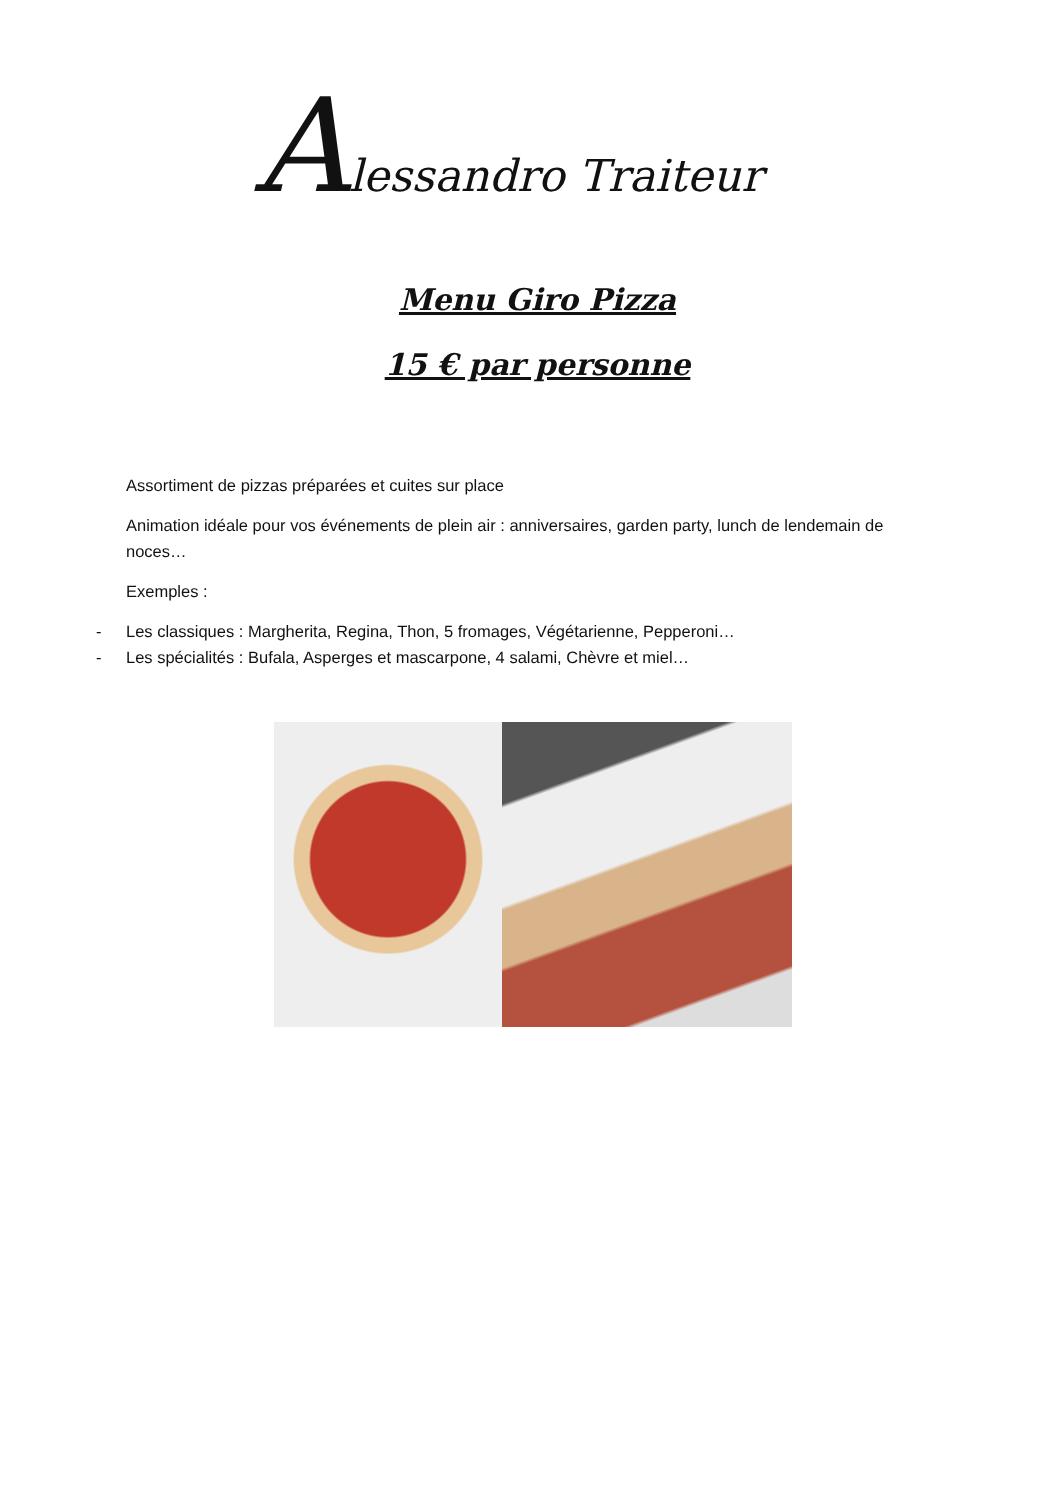Alessandro Traiteur
Menu Giro Pizza
15 € par personne
Assortiment de pizzas préparées et cuites sur place
Animation idéale pour vos événements de plein air : anniversaires, garden party, lunch de lendemain de noces…
Exemples :
- Les classiques : Margherita, Regina, Thon, 5 fromages, Végétarienne, Pepperoni…
- Les spécialités : Bufala, Asperges et mascarpone, 4 salami, Chèvre et miel…